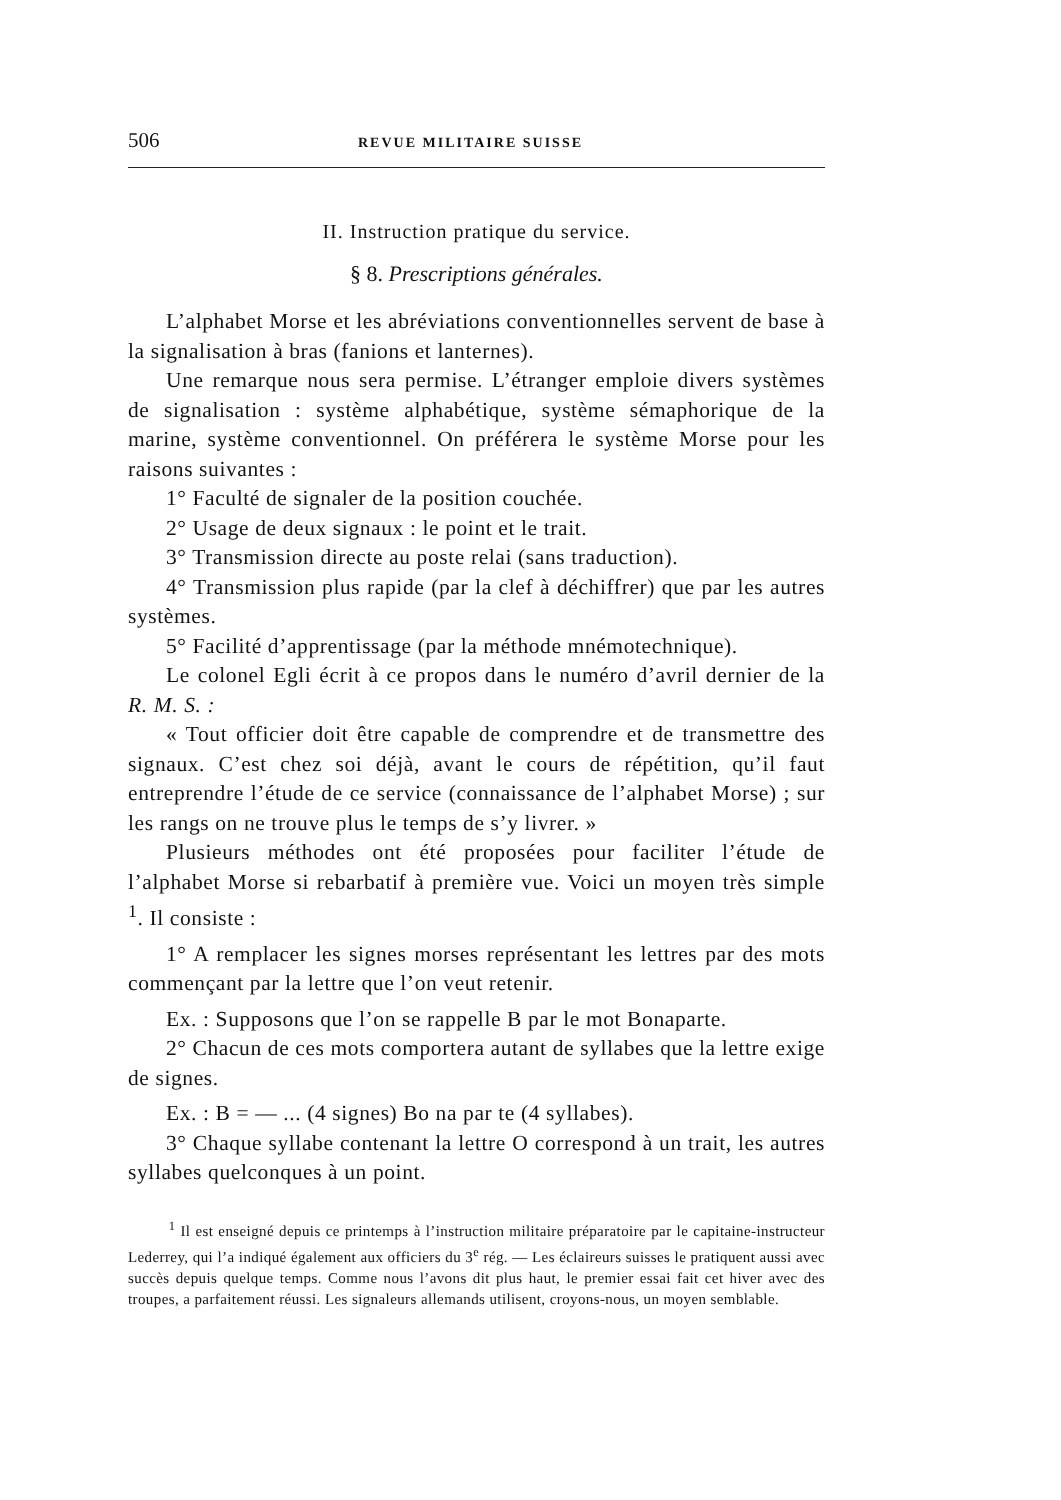506 REVUE MILITAIRE SUISSE
II. Instruction pratique du service.
§ 8. Prescriptions générales.
L’alphabet Morse et les abréviations conventionnelles servent de base à la signalisation à bras (fanions et lanternes).
Une remarque nous sera permise. L’étranger emploie divers systèmes de signalisation : système alphabétique, système sémaphorique de la marine, système conventionnel. On préférera le système Morse pour les raisons suivantes :
1° Faculté de signaler de la position couchée.
2° Usage de deux signaux : le point et le trait.
3° Transmission directe au poste relai (sans traduction).
4° Transmission plus rapide (par la clef à déchiffrer) que par les autres systèmes.
5° Facilité d’apprentissage (par la méthode mnémotechnique).
Le colonel Egli écrit à ce propos dans le numéro d’avril dernier de la R. M. S. :
« Tout officier doit être capable de comprendre et de transmettre des signaux. C’est chez soi déjà, avant le cours de répétition, qu’il faut entreprendre l’étude de ce service (connaissance de l’alphabet Morse) ; sur les rangs on ne trouve plus le temps de s’y livrer. »
Plusieurs méthodes ont été proposées pour faciliter l’étude de l’alphabet Morse si rebarbatif à première vue. Voici un moyen très simple <sup>1</sup>. Il consiste :
1° A remplacer les signes morses représentant les lettres par des mots commençant par la lettre que l’on veut retenir.
Ex. : Supposons que l’on se rappelle B par le mot Bonaparte.
2° Chacun de ces mots comportera autant de syllabes que la lettre exige de signes.
Ex. : B = — ... (4 signes) Bo na par te (4 syllabes).
3° Chaque syllabe contenant la lettre O correspond à un trait, les autres syllabes quelconques à un point.
<sup>1</sup> Il est enseigné depuis ce printemps à l’instruction militaire préparatoire par le capitaine-instructeur Lederrey, qui l’a indiqué également aux officiers du 3<sup>e</sup> rég. — Les éclaireurs suisses le pratiquent aussi avec succès depuis quelque temps. Comme nous l’avons dit plus haut, le premier essai fait cet hiver avec des troupes, a parfaitement réussi. Les signaleurs allemands utilisent, croyons-nous, un moyen semblable.